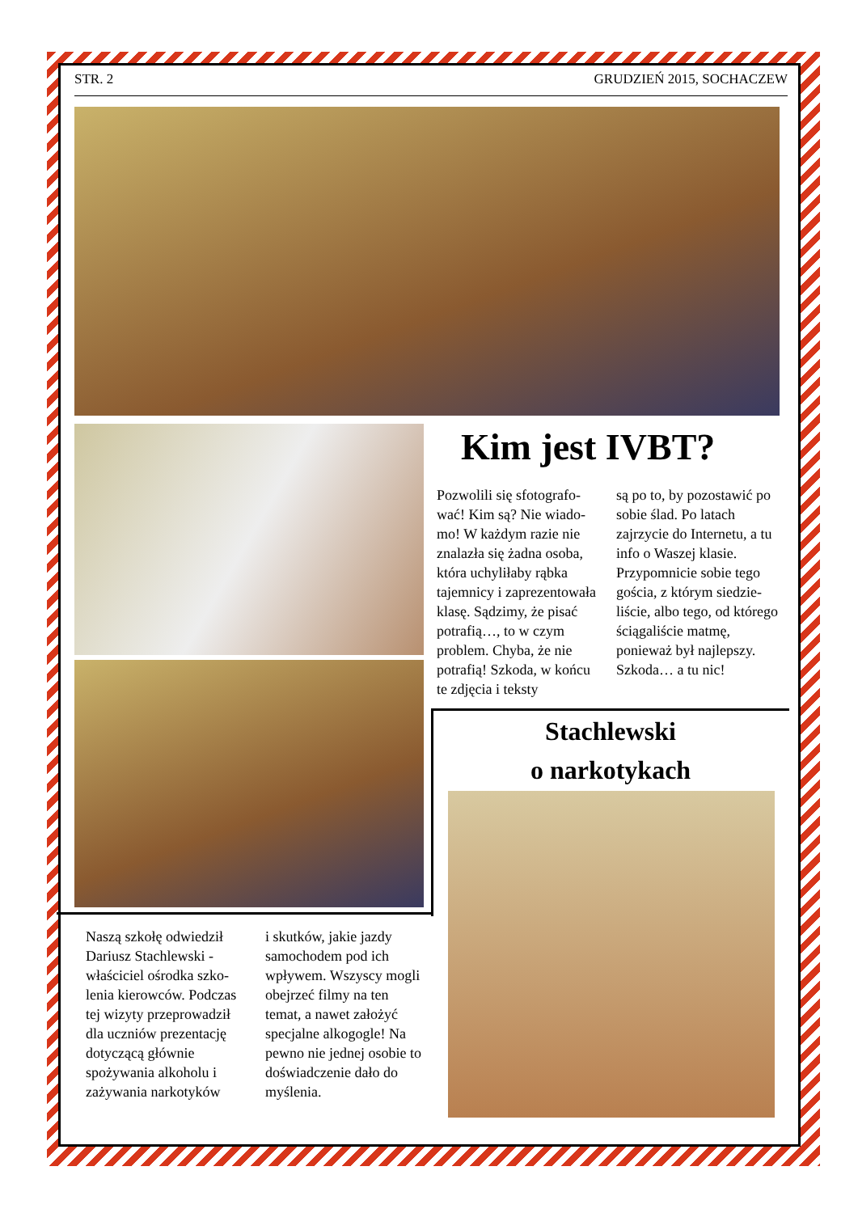STR. 2 GRUDZIEŃ 2015, SOCHACZEW
Kim jest IVBT?
Pozwolili się sfotografo­wać! Kim są? Nie wiado­mo! W każdym razie nie znalazła się żadna osoba, która uchyliłaby rąbka tajemnicy i zaprezento­wała klasę. Sądzimy, że pisać potrafią…, to w czym problem. Chyba, że nie potrafią! Szkoda, w końcu te zdjęcia i teksty
są po to, by pozostawić po sobie ślad. Po latach zajrzycie do Internetu, a tu info o Waszej klasie. Przypomnicie sobie tego gościa, z którym siedzie­liście, albo tego, od któ­rego ściągaliście matmę, ponieważ był najlepszy. Szkoda… a tu nic!
Stachlewski
o narkotykach
Naszą szkołę odwiedził Dariusz Stachlewski - właściciel ośrodka szko­lenia kierowców. Pod­czas tej wizyty przepro­wadził dla uczniów pre­zentację dotyczącą głów­nie spożywania alkoholu i zażywania narkotyków
i skutków, jakie jazdy samochodem pod ich wpływem. Wszyscy mo­gli obejrzeć filmy na ten temat, a nawet założyć specjalne alkogogle! Na pewno nie jednej oso­bie to doświadczenie da­ło do myślenia.